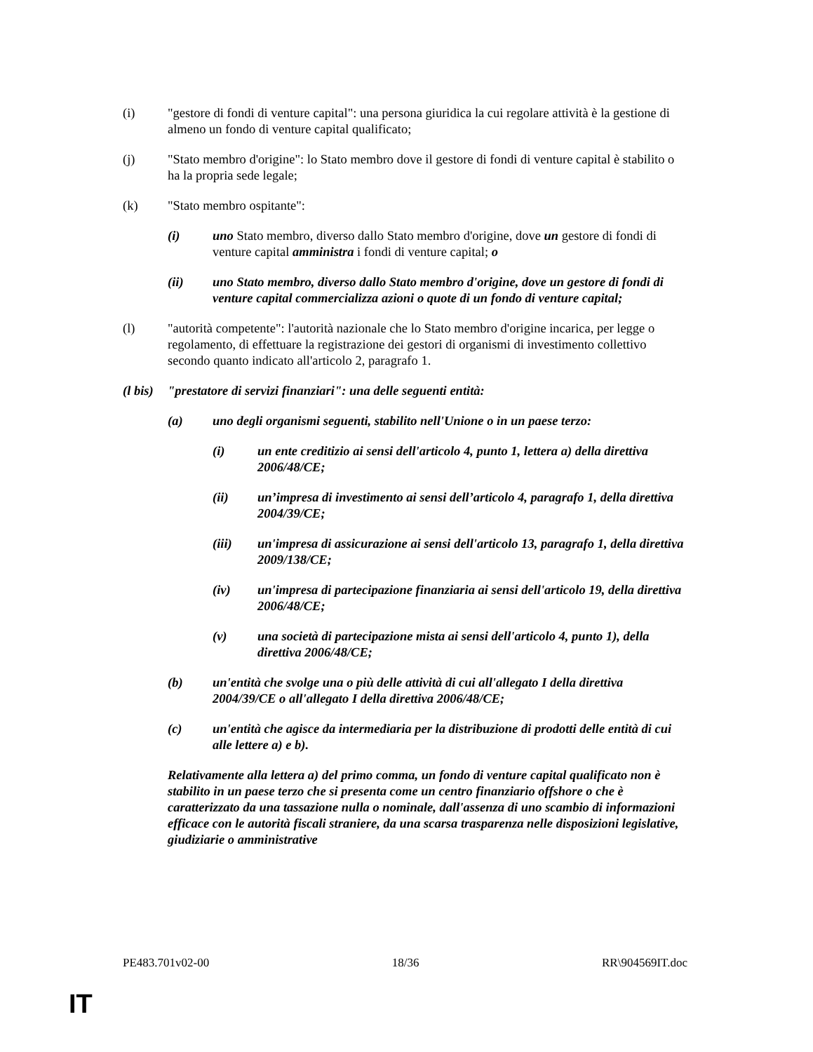(i) "gestore di fondi di venture capital": una persona giuridica la cui regolare attività è la gestione di almeno un fondo di venture capital qualificato;
(j) "Stato membro d'origine": lo Stato membro dove il gestore di fondi di venture capital è stabilito o ha la propria sede legale;
(k) "Stato membro ospitante":
(i) uno Stato membro, diverso dallo Stato membro d'origine, dove un gestore di fondi di venture capital amministra i fondi di venture capital; o
(ii) uno Stato membro, diverso dallo Stato membro d'origine, dove un gestore di fondi di venture capital commercializza azioni o quote di un fondo di venture capital;
(l) "autorità competente": l'autorità nazionale che lo Stato membro d'origine incarica, per legge o regolamento, di effettuare la registrazione dei gestori di organismi di investimento collettivo secondo quanto indicato all'articolo 2, paragrafo 1.
(l bis) "prestatore di servizi finanziari": una delle seguenti entità:
(a) uno degli organismi seguenti, stabilito nell'Unione o in un paese terzo:
(i) un ente creditizio ai sensi dell'articolo 4, punto 1, lettera a) della direttiva 2006/48/CE;
(ii) un’impresa di investimento ai sensi dell’articolo 4, paragrafo 1, della direttiva 2004/39/CE;
(iii) un'impresa di assicurazione ai sensi dell'articolo 13, paragrafo 1, della direttiva 2009/138/CE;
(iv) un'impresa di partecipazione finanziaria ai sensi dell'articolo 19, della direttiva 2006/48/CE;
(v) una società di partecipazione mista ai sensi dell'articolo 4, punto 1), della direttiva 2006/48/CE;
(b) un'entità che svolge una o più delle attività di cui all'allegato I della direttiva 2004/39/CE o all'allegato I della direttiva 2006/48/CE;
(c) un'entità che agisce da intermediaria per la distribuzione di prodotti delle entità di cui alle lettere a) e b).
Relativamente alla lettera a) del primo comma, un fondo di venture capital qualificato non è stabilito in un paese terzo che si presenta come un centro finanziario offshore o che è caratterizzato da una tassazione nulla o nominale, dall'assenza di uno scambio di informazioni efficace con le autorità fiscali straniere, da una scarsa trasparenza nelle disposizioni legislative, giudiziarie o amministrative
PE483.701v02-00 18/36 RR\904569IT.doc
IT